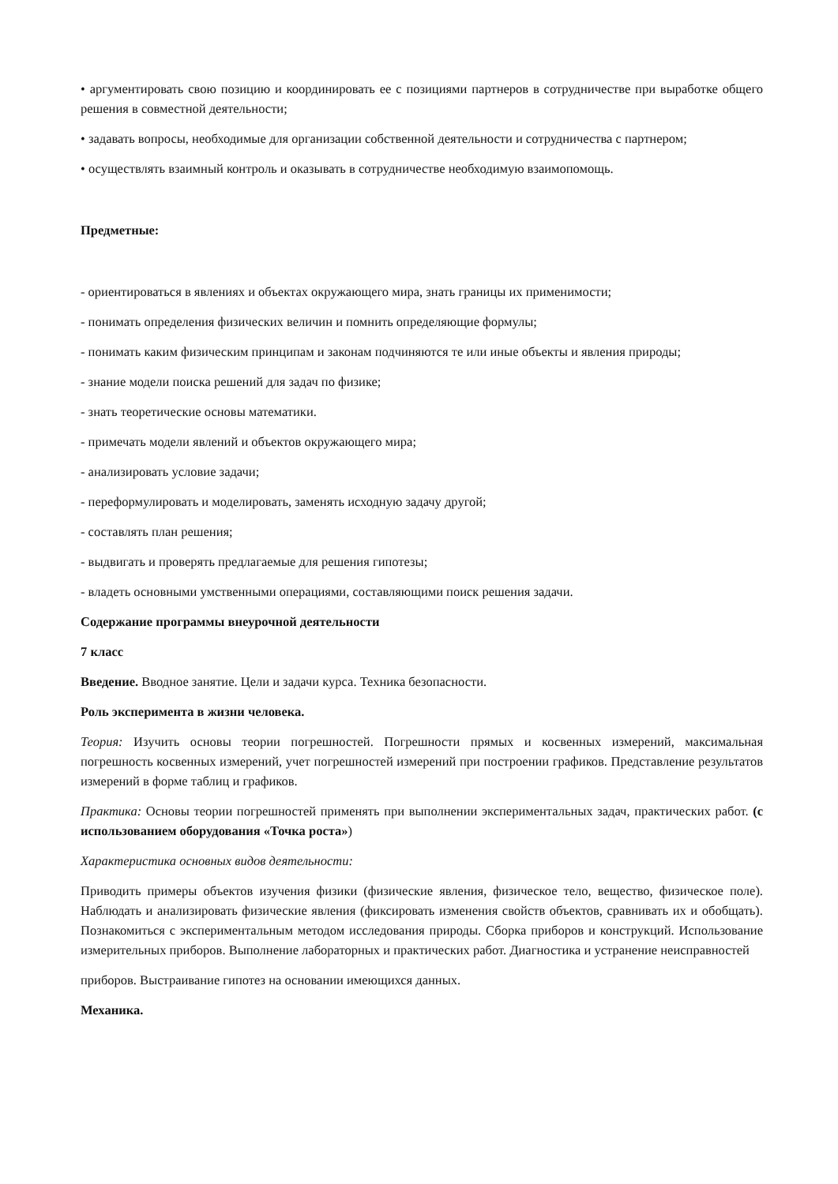• аргументировать свою позицию и координировать ее с позициями партнеров в сотрудничестве при выработке общего решения в совместной деятельности;
• задавать вопросы, необходимые для организации собственной деятельности и сотрудничества с партнером;
• осуществлять взаимный контроль и оказывать в сотрудничестве необходимую взаимопомощь.
Предметные:
- ориентироваться в явлениях и объектах окружающего мира, знать границы их применимости;
- понимать определения физических величин и помнить определяющие формулы;
- понимать каким физическим принципам и законам подчиняются те или иные объекты и явления природы;
- знание модели поиска решений для задач по физике;
- знать теоретические основы математики.
- примечать модели явлений и объектов окружающего мира;
- анализировать условие задачи;
- переформулировать и моделировать, заменять исходную задачу другой;
- составлять план решения;
- выдвигать и проверять предлагаемые для решения гипотезы;
- владеть основными умственными операциями, составляющими поиск решения задачи.
Содержание программы внеурочной деятельности
7 класс
Введение. Вводное занятие. Цели и задачи курса. Техника безопасности.
Роль эксперимента в жизни человека.
Теория: Изучить основы теории погрешностей. Погрешности прямых и косвенных измерений, максимальная погрешность косвенных измерений, учет погрешностей измерений при построении графиков. Представление результатов измерений в форме таблиц и графиков.
Практика: Основы теории погрешностей применять при выполнении экспериментальных задач, практических работ. (с использованием оборудования «Точка роста»)
Характеристика основных видов деятельности:
Приводить примеры объектов изучения физики (физические явления, физическое тело, вещество, физическое поле). Наблюдать и анализировать физические явления (фиксировать изменения свойств объектов, сравнивать их и обобщать). Познакомиться с экспериментальным методом исследования природы. Сборка приборов и конструкций. Использование измерительных приборов. Выполнение лабораторных и практических работ. Диагностика и устранение неисправностей
приборов. Выстраивание гипотез на основании имеющихся данных.
Механика.